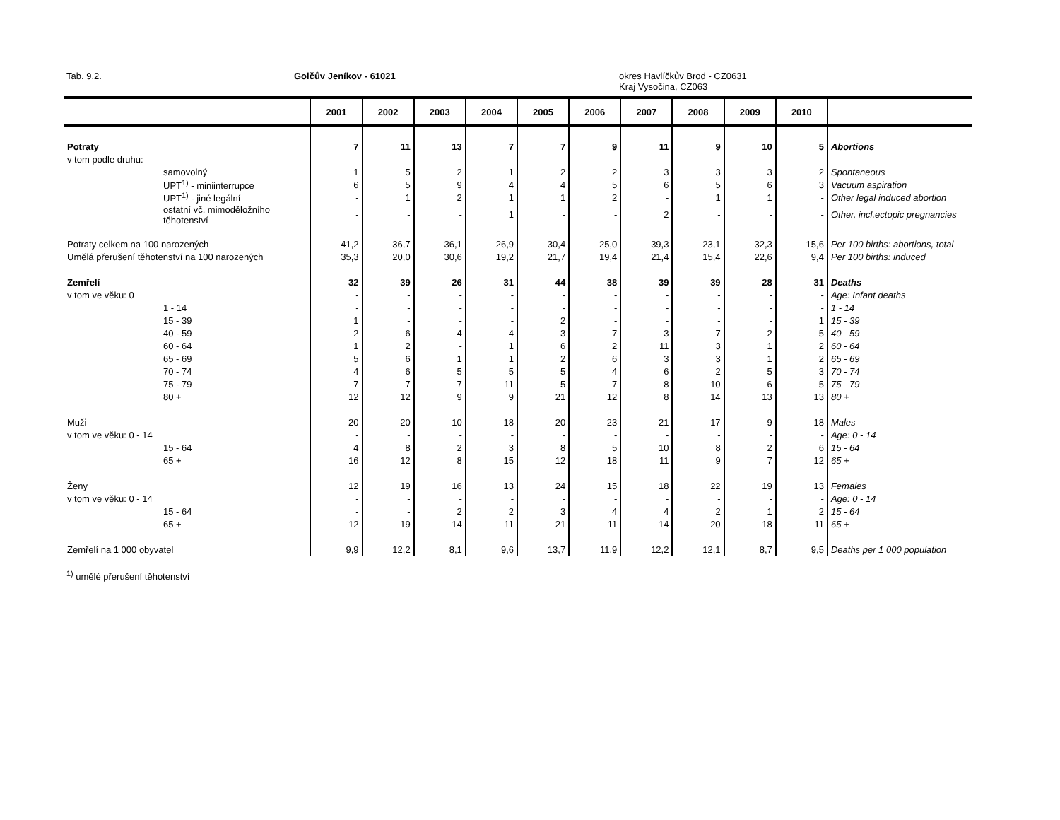Tab. 9.2. Golčův Jeníkov - 61021
okres Havlíčkův Brod - CZ0631
Kraj Vysočina, CZ063
| | 2001 | 2002 | 2003 | 2004 | 2005 | 2006 | 2007 | 2008 | 2009 | 2010 | |
| --- | --- | --- | --- | --- | --- | --- | --- | --- | --- | --- | --- |
| Potraty | 7 | 11 | 13 | 7 | 7 | 9 | 11 | 9 | 10 | 5 | Abortions |
| v tom podle druhu: | | | | | | | | | | | |
| samovolný | 1 | 5 | 2 | 1 | 2 | 2 | 3 | 3 | 3 | 2 | Spontaneous |
| UPT<sup>1)</sup> - miniinterrupce | 6 | 5 | 9 | 4 | 4 | 5 | 6 | 5 | 6 | 3 | Vacuum aspiration |
| UPT<sup>1)</sup> - jiné legální | - | 1 | 2 | 1 | 1 | 2 | - | 1 | 1 | - | Other legal induced abortion |
| ostatní vč. mimoděložního těhotenství | - | - | - | 1 | - | - | 2 | - | - | - | Other, incl.ectopic pregnancies |
| Potraty celkem na 100 narozených | 41,2 | 36,7 | 36,1 | 26,9 | 30,4 | 25,0 | 39,3 | 23,1 | 32,3 | 15,6 | Per 100 births: abortions, total |
| Umělá přerušení těhotenství na 100 narozených | 35,3 | 20,0 | 30,6 | 19,2 | 21,7 | 19,4 | 21,4 | 15,4 | 22,6 | 9,4 | Per 100 births: induced |
| Zemřelí | 32 | 39 | 26 | 31 | 44 | 38 | 39 | 39 | 28 | 31 | Deaths |
| v tom ve věku: 0 | - | - | - | - | - | - | - | - | - | - | Age: Infant deaths |
| 1 - 14 | - | - | - | - | - | - | - | - | - | - | 1 - 14 |
| 15 - 39 | 1 | - | - | - | 2 | - | - | - | - | 1 | 15 - 39 |
| 40 - 59 | 2 | 6 | 4 | 4 | 3 | 7 | 3 | 7 | 2 | 5 | 40 - 59 |
| 60 - 64 | 1 | 2 | - | 1 | 6 | 2 | 11 | 3 | 1 | 2 | 60 - 64 |
| 65 - 69 | 5 | 6 | 1 | 1 | 2 | 6 | 3 | 3 | 1 | 2 | 65 - 69 |
| 70 - 74 | 4 | 6 | 5 | 5 | 5 | 4 | 6 | 2 | 5 | 3 | 70 - 74 |
| 75 - 79 | 7 | 7 | 7 | 11 | 5 | 7 | 8 | 10 | 6 | 5 | 75 - 79 |
| 80 + | 12 | 12 | 9 | 9 | 21 | 12 | 8 | 14 | 13 | 13 | 80 + |
| Muži | 20 | 20 | 10 | 18 | 20 | 23 | 21 | 17 | 9 | 18 | Males |
| v tom ve věku: 0 - 14 | - | - | - | - | - | - | - | - | - | - | Age: 0 - 14 |
| 15 - 64 | 4 | 8 | 2 | 3 | 8 | 5 | 10 | 8 | 2 | 6 | 15 - 64 |
| 65 + | 16 | 12 | 8 | 15 | 12 | 18 | 11 | 9 | 7 | 12 | 65 + |
| Ženy | 12 | 19 | 16 | 13 | 24 | 15 | 18 | 22 | 19 | 13 | Females |
| v tom ve věku: 0 - 14 | - | - | - | - | - | - | - | - | - | - | Age: 0 - 14 |
| 15 - 64 | - | - | 2 | 2 | 3 | 4 | 4 | 2 | 1 | 2 | 15 - 64 |
| 65 + | 12 | 19 | 14 | 11 | 21 | 11 | 14 | 20 | 18 | 11 | 65 + |
| Zemřelí na 1 000 obyvatel | 9,9 | 12,2 | 8,1 | 9,6 | 13,7 | 11,9 | 12,2 | 12,1 | 8,7 | 9,5 | Deaths per 1 000 population |
<sup>1)</sup> umělé přerušení těhotenství